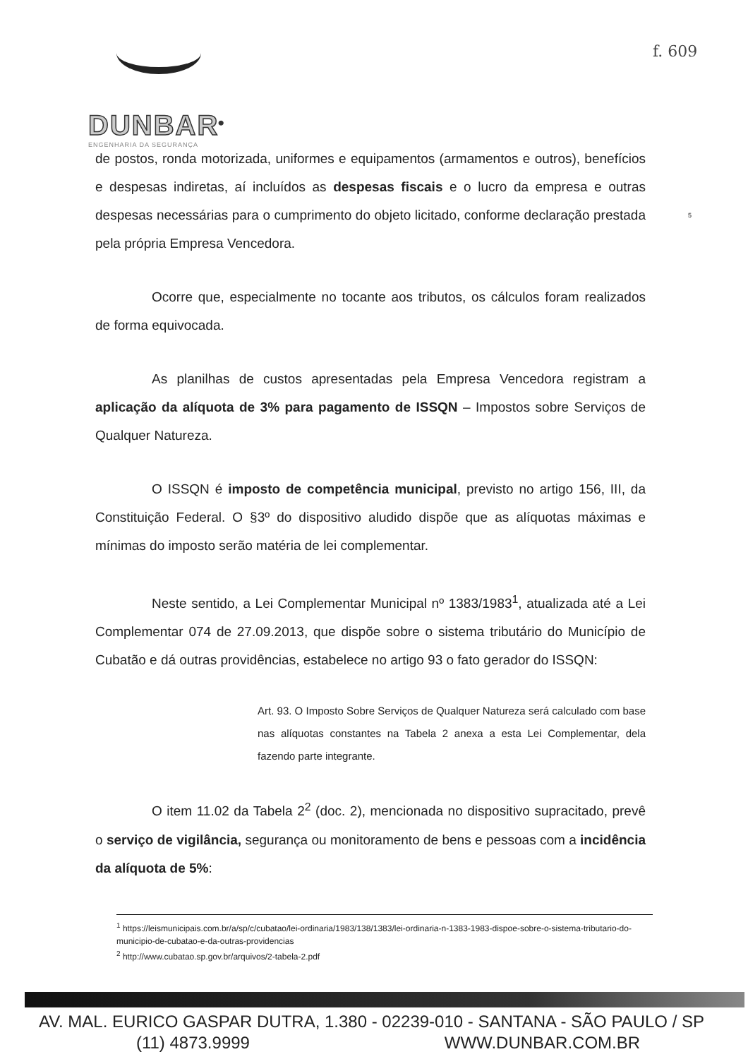DUNBAR<sup>®</sup>
ENGENHARIA DA SEGURANÇA
f. 609
5
de postos, ronda motorizada, uniformes e equipamentos (armamentos e outros), benefícios e despesas indiretas, aí incluídos as despesas fiscais e o lucro da empresa e outras despesas necessárias para o cumprimento do objeto licitado, conforme declaração prestada pela própria Empresa Vencedora.
Ocorre que, especialmente no tocante aos tributos, os cálculos foram realizados de forma equivocada.
As planilhas de custos apresentadas pela Empresa Vencedora registram a aplicação da alíquota de 3% para pagamento de ISSQN – Impostos sobre Serviços de Qualquer Natureza.
O ISSQN é imposto de competência municipal, previsto no artigo 156, III, da Constituição Federal. O §3º do dispositivo aludido dispõe que as alíquotas máximas e mínimas do imposto serão matéria de lei complementar.
Neste sentido, a Lei Complementar Municipal nº 1383/1983<sup>1</sup>, atualizada até a Lei Complementar 074 de 27.09.2013, que dispõe sobre o sistema tributário do Município de Cubatão e dá outras providências, estabelece no artigo 93 o fato gerador do ISSQN:
Art. 93. O Imposto Sobre Serviços de Qualquer Natureza será calculado com base nas alíquotas constantes na Tabela 2 anexa a esta Lei Complementar, dela fazendo parte integrante.
O item 11.02 da Tabela 2<sup>2</sup> (doc. 2), mencionada no dispositivo supracitado, prevê o serviço de vigilância, segurança ou monitoramento de bens e pessoas com a incidência da alíquota de 5%:
<sup>1</sup> https://leismunicipais.com.br/a/sp/c/cubatao/lei-ordinaria/1983/138/1383/lei-ordinaria-n-1383-1983-dispoe-sobre-o-sistema-tributario-do-municipio-de-cubatao-e-da-outras-providencias
<sup>2</sup> http://www.cubatao.sp.gov.br/arquivos/2-tabela-2.pdf
AV. MAL. EURICO GASPAR DUTRA, 1.380 - 02239-010 - SANTANA - SÃO PAULO / SP
(11) 4873.9999 WWW.DUNBAR.COM.BR